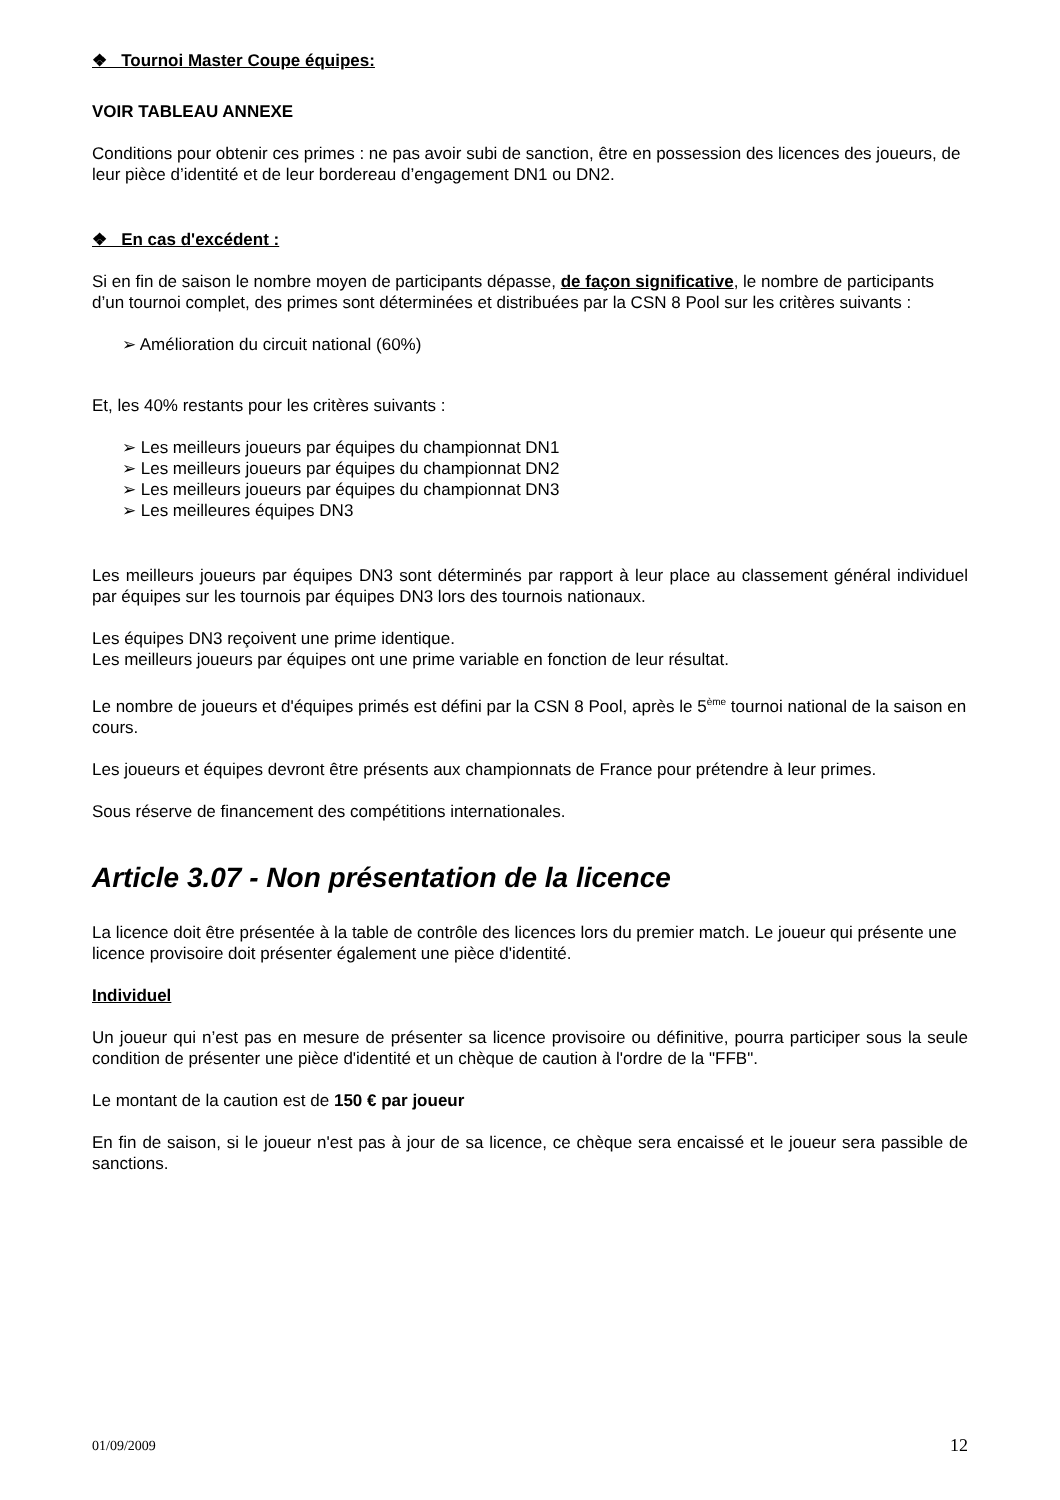❖ Tournoi Master Coupe équipes:
VOIR TABLEAU ANNEXE
Conditions pour obtenir ces primes : ne pas avoir subi de sanction, être en possession des licences des joueurs, de leur pièce d’identité et de leur bordereau d’engagement DN1 ou DN2.
❖ En cas d'excédent :
Si en fin de saison le nombre moyen de participants dépasse, de façon significative, le nombre de participants d’un tournoi complet, des primes sont déterminées et distribuées par la CSN 8 Pool sur les critères suivants :
➢ Amélioration du circuit national (60%)
Et, les 40% restants pour les critères suivants :
➢ Les meilleurs joueurs par équipes du championnat DN1
➢ Les meilleurs joueurs par équipes du championnat DN2
➢ Les meilleurs joueurs par équipes du championnat DN3
➢ Les meilleures équipes DN3
Les meilleurs joueurs par équipes DN3 sont déterminés par rapport à leur place au classement général individuel par équipes sur les tournois par équipes DN3 lors des tournois nationaux.
Les équipes DN3 reçoivent une prime identique.
Les meilleurs joueurs par équipes ont une prime variable en fonction de leur résultat.
Le nombre de joueurs et d'équipes primés est défini par la CSN 8 Pool, après le 5<sup>ème</sup> tournoi national de la saison en cours.
Les joueurs et équipes devront être présents aux championnats de France pour prétendre à leur primes.
Sous réserve de financement des compétitions internationales.
Article 3.07 - Non présentation de la licence
La licence doit être présentée à la table de contrôle des licences lors du premier match. Le joueur qui présente une licence provisoire doit présenter également une pièce d'identité.
Individuel
Un joueur qui n’est pas en mesure de présenter sa licence provisoire ou définitive, pourra participer sous la seule condition de présenter une pièce d'identité et un chèque de caution à l'ordre de la "FFB".
Le montant de la caution est de 150 € par joueur
En fin de saison, si le joueur n'est pas à jour de sa licence, ce chèque sera encaissé et le joueur sera passible de sanctions.
01/09/2009 12